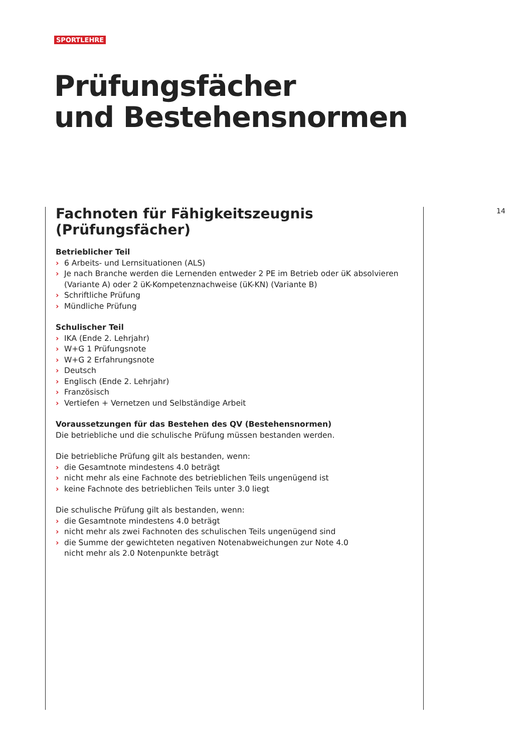SPORTLEHRE
Prüfungsfächer
und Bestehensnormen
14
Fachnoten für Fähigkeitszeugnis
(Prüfungsfächer)
Betrieblicher Teil
› 6 Arbeits- und Lernsituationen (ALS)
› Je nach Branche werden die Lernenden entweder 2 PE im Betrieb oder üK absolvieren (Variante A) oder 2 üK-Kompetenznachweise (üK-KN) (Variante B)
› Schriftliche Prüfung
› Mündliche Prüfung
Schulischer Teil
› IKA (Ende 2. Lehrjahr)
› W+G 1 Prüfungsnote
› W+G 2 Erfahrungsnote
› Deutsch
› Englisch (Ende 2. Lehrjahr)
› Französisch
› Vertiefen + Vernetzen und Selbständige Arbeit
Voraussetzungen für das Bestehen des QV (Bestehensnormen)
Die betriebliche und die schulische Prüfung müssen bestanden werden.
Die betriebliche Prüfung gilt als bestanden, wenn:
› die Gesamtnote mindestens 4.0 beträgt
› nicht mehr als eine Fachnote des betrieblichen Teils ungenügend ist
› keine Fachnote des betrieblichen Teils unter 3.0 liegt
Die schulische Prüfung gilt als bestanden, wenn:
› die Gesamtnote mindestens 4.0 beträgt
› nicht mehr als zwei Fachnoten des schulischen Teils ungenügend sind
› die Summe der gewichteten negativen Notenabweichungen zur Note 4.0
nicht mehr als 2.0 Notenpunkte beträgt